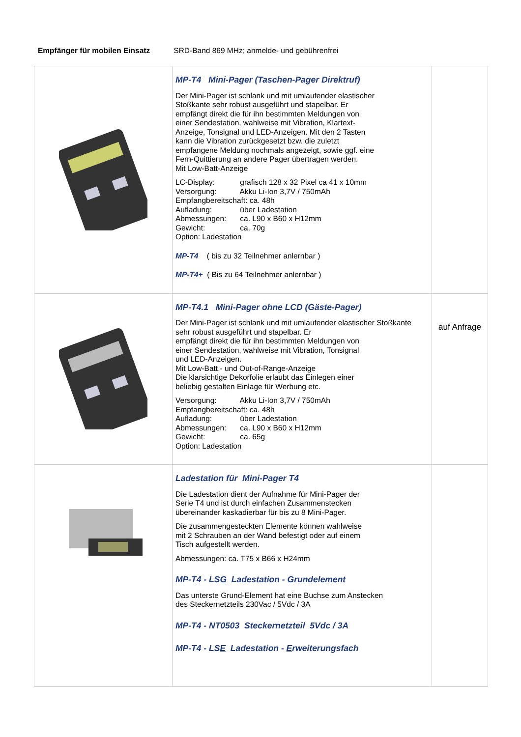Empfänger für mobilen Einsatz SRD-Band 869 MHz; anmelde- und gebührenfrei
| | MP-T4 Mini-Pager (Taschen-Pager Direktruf) Der Mini-Pager ist schlank und mit umlaufender elastischer Stoßkante sehr robust ausgeführt und stapelbar. Er empfängt direkt die für ihn bestimmten Meldungen von einer Sendestation, wahlweise mit Vibration, Klartext- Anzeige, Tonsignal und LED-Anzeigen. Mit den 2 Tasten kann die Vibration zurückgesetzt bzw. die zuletzt empfangene Meldung nochmals angezeigt, sowie ggf. eine Fern-Quittierung an andere Pager übertragen werden. Mit Low-Batt-Anzeige LC-Display: grafisch 128 x 32 Pixel ca 41 x 10mm Versorgung: Akku Li-Ion 3,7V / 750mAh Empfangbereitschaft: ca. 48h Aufladung: über Ladestation Abmessungen: ca. L90 x B60 x H12mm Gewicht: ca. 70g Option: Ladestation MP-T4 ( bis zu 32 Teilnehmer anlernbar ) MP-T4+ ( Bis zu 64 Teilnehmer anlernbar ) | |
| | MP-T4.1 Mini-Pager ohne LCD (Gäste-Pager) Der Mini-Pager ist schlank und mit umlaufender elastischer Stoßkante sehr robust ausgeführt und stapelbar. Er empfängt direkt die für ihn bestimmten Meldungen von einer Sendestation, wahlweise mit Vibration, Tonsignal und LED-Anzeigen. Mit Low-Batt.- und Out-of-Range-Anzeige Die klarsichtige Dekorfolie erlaubt das Einlegen einer beliebig gestalten Einlage für Werbung etc. Versorgung: Akku Li-Ion 3,7V / 750mAh Empfangbereitschaft: ca. 48h Aufladung: über Ladestation Abmessungen: ca. L90 x B60 x H12mm Gewicht: ca. 65g Option: Ladestation | auf Anfrage |
| | Ladestation für Mini-Pager T4 Die Ladestation dient der Aufnahme für Mini-Pager der Serie T4 und ist durch einfachen Zusammenstecken übereinander kaskadierbar für bis zu 8 Mini-Pager. Die zusammengesteckten Elemente können wahlweise mit 2 Schrauben an der Wand befestigt oder auf einem Tisch aufgestellt werden. Abmessungen: ca. T75 x B66 x H24mm MP-T4 - LS G Ladestation - G rundelement Das unterste Grund-Element hat eine Buchse zum Anstecken des Steckernetzteils 230Vac / 5Vdc / 3A MP-T4 - NT0503 Steckernetzteil 5Vdc / 3A MP-T4 - LS E Ladestation - E rweiterungsfach | |